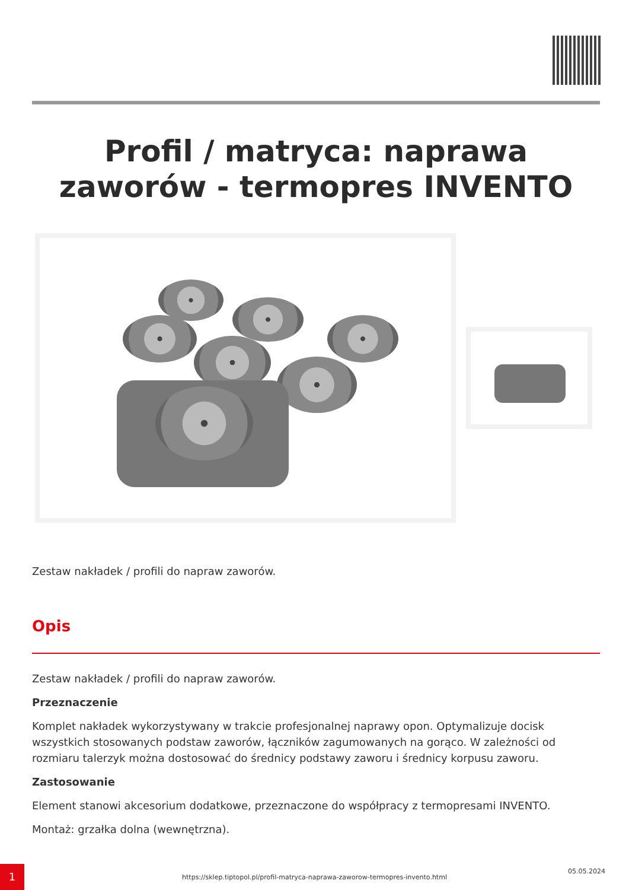Profil / matryca: naprawa zaworów - termopres INVENTO
Zestaw nakładek / profili do napraw zaworów.
Opis
Zestaw nakładek / profili do napraw zaworów.
Przeznaczenie
Komplet nakładek wykorzystywany w trakcie profesjonalnej naprawy opon. Optymalizuje docisk wszystkich stosowanych podstaw zaworów, łączników zagumowanych na gorąco. W zależności od rozmiaru talerzyk można dostosować do średnicy podstawy zaworu i średnicy korpusu zaworu.
Zastosowanie
Element stanowi akcesorium dodatkowe, przeznaczone do współpracy z termopresami INVENTO.
Montaż: grzałka dolna (wewnętrzna).
1
https://sklep.tiptopol.pl/profil-matryca-naprawa-zaworow-termopres-invento.html
05.05.2024